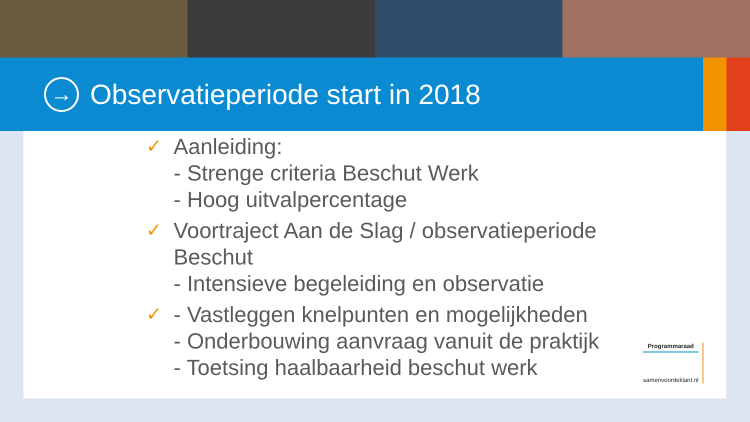→
Observatieperiode start in 2018
✓
Aanleiding:
- Strenge criteria Beschut Werk
- Hoog uitvalpercentage
✓
Voortraject Aan de Slag / observatieperiode
Beschut
- Intensieve begeleiding en observatie
✓
- Vastleggen knelpunten en mogelijkheden
- Onderbouwing aanvraag vanuit de praktijk
- Toetsing haalbaarheid beschut werk
Programmaraad
samenvoordeklant.nl